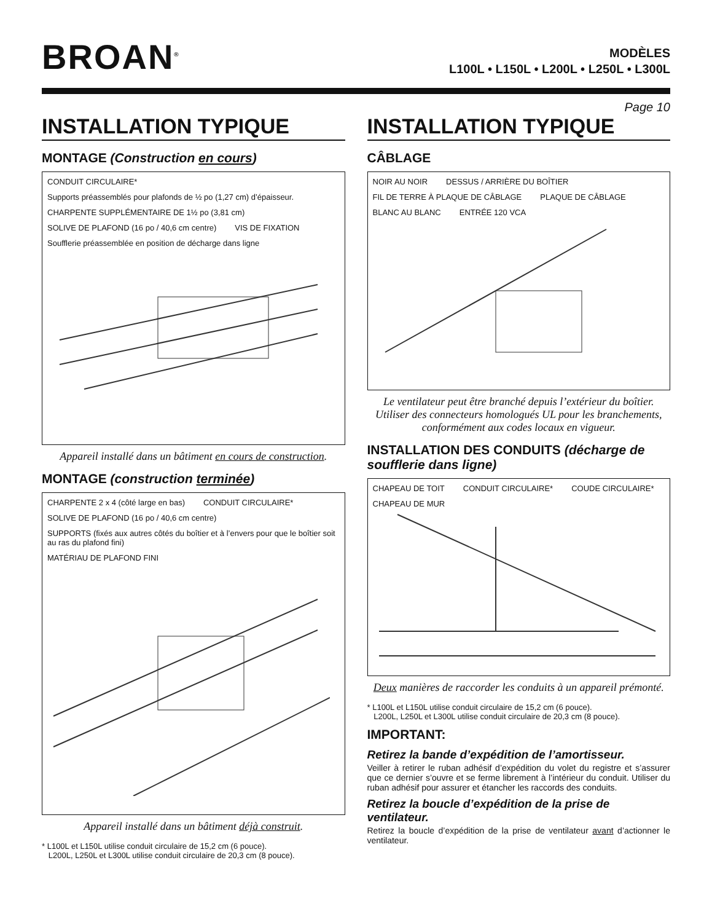BROAN<sup>®</sup>
MODÈLES
L100L • L150L • L200L • L250L • L300L
Page 10
INSTALLATION TYPIQUE
MONTAGE (Construction en cours)
CONDUIT CIRCULAIRE* Supports préassemblés pour plafonds de ½ po (1,27 cm) d’épaisseur. CHARPENTE SUPPLÉMENTAIRE DE 1½ po (3,81 cm) SOLIVE DE PLAFOND (16 po / 40,6 cm centre) VIS DE FIXATION Soufflerie préassemblée en position de décharge dans ligne
Appareil installé dans un bâtiment en cours de construction.
MONTAGE (construction terminée)
CHARPENTE 2 x 4 (côté large en bas) CONDUIT CIRCULAIRE* SOLIVE DE PLAFOND (16 po / 40,6 cm centre) SUPPORTS (fixés aux autres côtés du boîtier et à l’envers pour que le boîtier soit au ras du plafond fini) MATÉRIAU DE PLAFOND FINI
Appareil installé dans un bâtiment déjà construit.
* L100L et L150L utilise conduit circulaire de 15,2 cm (6 pouce).
L200L, L250L et L300L utilise conduit circulaire de 20,3 cm (8 pouce).
INSTALLATION TYPIQUE
CÂBLAGE
NOIR AU NOIR DESSUS / ARRIÈRE DU BOÎTIER FIL DE TERRE À PLAQUE DE CÂBLAGE PLAQUE DE CÂBLAGE BLANC AU BLANC ENTRÉE 120 VCA
Le ventilateur peut être branché depuis l’extérieur du boîtier. Utiliser des connecteurs homologués UL pour les branchements, conformément aux codes locaux en vigueur.
INSTALLATION DES CONDUITS (décharge de soufflerie dans ligne)
CHAPEAU DE TOIT CONDUIT CIRCULAIRE* COUDE CIRCULAIRE* CHAPEAU DE MUR
Deux manières de raccorder les conduits à un appareil prémonté.
* L100L et L150L utilise conduit circulaire de 15,2 cm (6 pouce).
L200L, L250L et L300L utilise conduit circulaire de 20,3 cm (8 pouce).
IMPORTANT:
Retirez la bande d’expédition de l’amortisseur.
Veiller à retirer le ruban adhésif d’expédition du volet du registre et s’assurer que ce dernier s’ouvre et se ferme librement à l’intérieur du conduit. Utiliser du ruban adhésif pour assurer et étancher les raccords des conduits.
Retirez la boucle d’expédition de la prise de ventilateur.
Retirez la boucle d’expédition de la prise de ventilateur avant d’actionner le ventilateur.